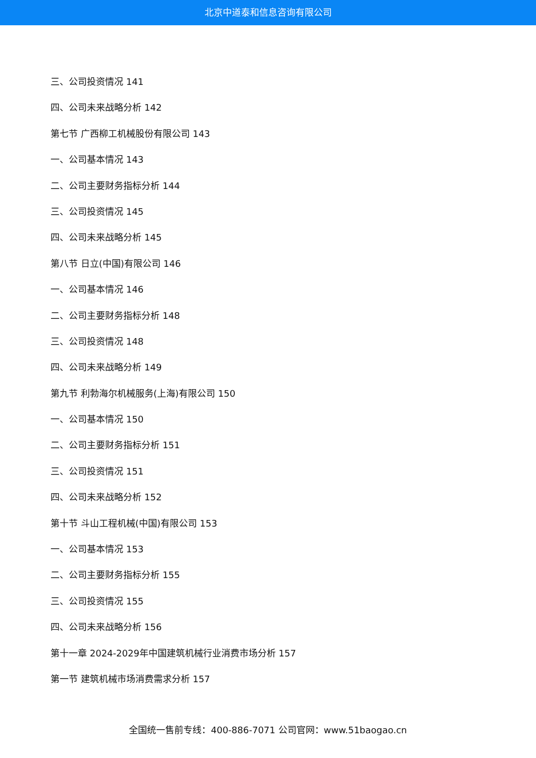北京中道泰和信息咨询有限公司
三、公司投资情况 141
四、公司未来战略分析 142
第七节 广西柳工机械股份有限公司 143
一、公司基本情况 143
二、公司主要财务指标分析 144
三、公司投资情况 145
四、公司未来战略分析 145
第八节 日立(中国)有限公司 146
一、公司基本情况 146
二、公司主要财务指标分析 148
三、公司投资情况 148
四、公司未来战略分析 149
第九节 利勃海尔机械服务(上海)有限公司 150
一、公司基本情况 150
二、公司主要财务指标分析 151
三、公司投资情况 151
四、公司未来战略分析 152
第十节 斗山工程机械(中国)有限公司 153
一、公司基本情况 153
二、公司主要财务指标分析 155
三、公司投资情况 155
四、公司未来战略分析 156
第十一章 2024-2029年中国建筑机械行业消费市场分析 157
第一节 建筑机械市场消费需求分析 157
全国统一售前专线：400-886-7071 公司官网：www.51baogao.cn